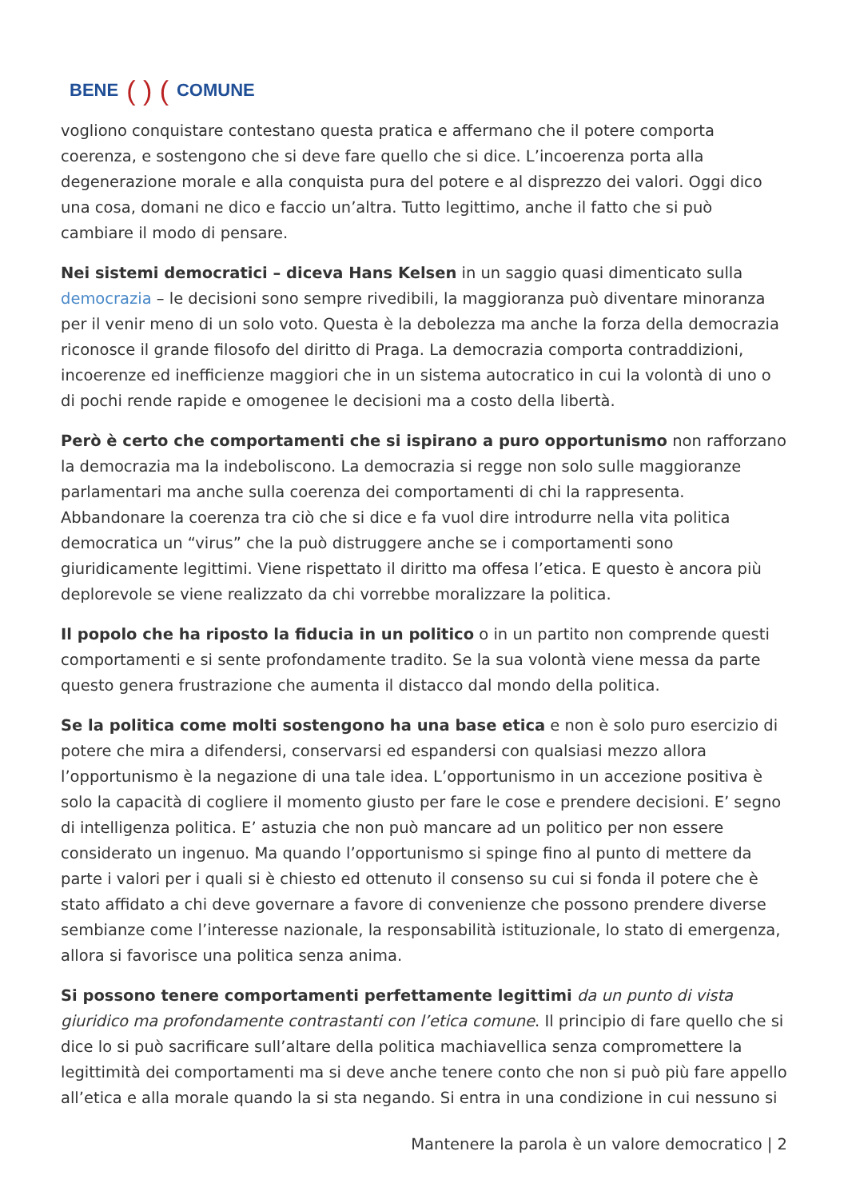BENE ( ) (COMUNE
vogliono conquistare contestano questa pratica e affermano che il potere comporta coerenza, e sostengono che si deve fare quello che si dice. L’incoerenza porta alla degenerazione morale e alla conquista pura del potere e al disprezzo dei valori. Oggi dico una cosa, domani ne dico e faccio un’altra. Tutto legittimo, anche il fatto che si può cambiare il modo di pensare.
Nei sistemi democratici – diceva Hans Kelsen in un saggio quasi dimenticato sulla democrazia – le decisioni sono sempre rivedibili, la maggioranza può diventare minoranza per il venir meno di un solo voto. Questa è la debolezza ma anche la forza della democrazia riconosce il grande filosofo del diritto di Praga. La democrazia comporta contraddizioni, incoerenze ed inefficienze maggiori che in un sistema autocratico in cui la volontà di uno o di pochi rende rapide e omogenee le decisioni ma a costo della libertà.
Però è certo che comportamenti che si ispirano a puro opportunismo non rafforzano la democrazia ma la indeboliscono. La democrazia si regge non solo sulle maggioranze parlamentari ma anche sulla coerenza dei comportamenti di chi la rappresenta. Abbandonare la coerenza tra ciò che si dice e fa vuol dire introdurre nella vita politica democratica un “virus” che la può distruggere anche se i comportamenti sono giuridicamente legittimi. Viene rispettato il diritto ma offesa l’etica. E questo è ancora più deplorevole se viene realizzato da chi vorrebbe moralizzare la politica.
Il popolo che ha riposto la fiducia in un politico o in un partito non comprende questi comportamenti e si sente profondamente tradito. Se la sua volontà viene messa da parte questo genera frustrazione che aumenta il distacco dal mondo della politica.
Se la politica come molti sostengono ha una base etica e non è solo puro esercizio di potere che mira a difendersi, conservarsi ed espandersi con qualsiasi mezzo allora l’opportunismo è la negazione di una tale idea. L’opportunismo in un accezione positiva è solo la capacità di cogliere il momento giusto per fare le cose e prendere decisioni. E’ segno di intelligenza politica. E’ astuzia che non può mancare ad un politico per non essere considerato un ingenuo. Ma quando l’opportunismo si spinge fino al punto di mettere da parte i valori per i quali si è chiesto ed ottenuto il consenso su cui si fonda il potere che è stato affidato a chi deve governare a favore di convenienze che possono prendere diverse sembianze come l’interesse nazionale, la responsabilità istituzionale, lo stato di emergenza, allora si favorisce una politica senza anima.
Si possono tenere comportamenti perfettamente legittimi da un punto di vista giuridico ma profondamente contrastanti con l’etica comune. Il principio di fare quello che si dice lo si può sacrificare sull’altare della politica machiavellica senza compromettere la legittimità dei comportamenti ma si deve anche tenere conto che non si può più fare appello all’etica e alla morale quando la si sta negando. Si entra in una condizione in cui nessuno si
Mantenere la parola è un valore democratico | 2